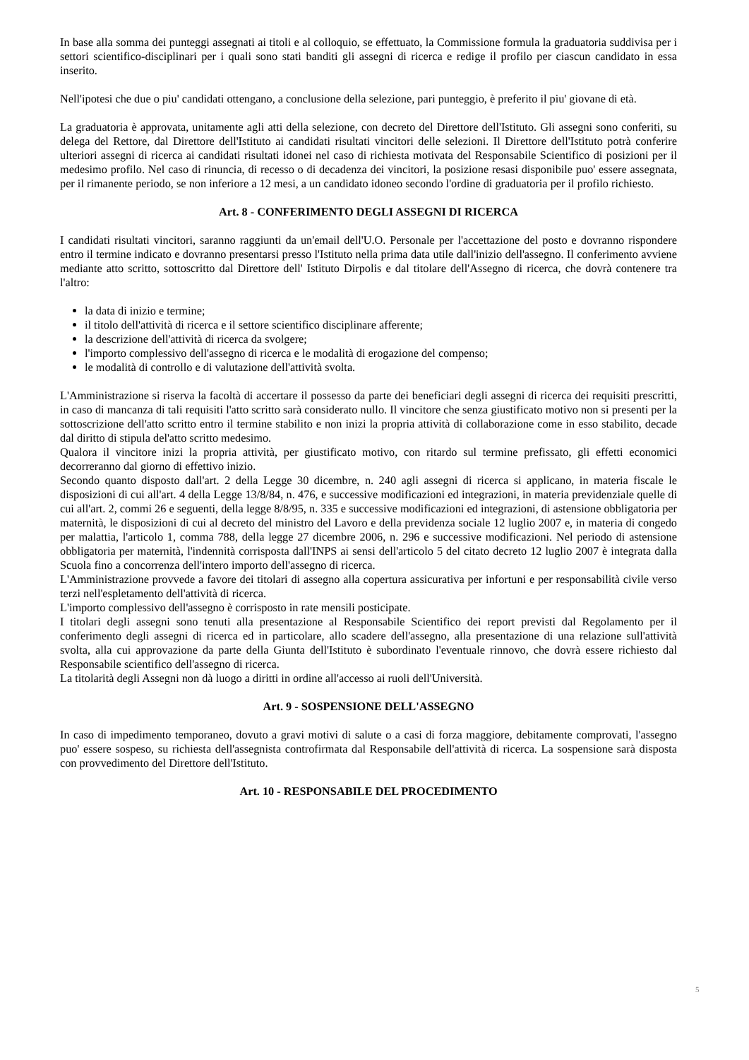In base alla somma dei punteggi assegnati ai titoli e al colloquio, se effettuato, la Commissione formula la graduatoria suddivisa per i settori scientifico-disciplinari per i quali sono stati banditi gli assegni di ricerca e redige il profilo per ciascun candidato in essa inserito.
Nell'ipotesi che due o piu' candidati ottengano, a conclusione della selezione, pari punteggio, è preferito il piu' giovane di età.
La graduatoria è approvata, unitamente agli atti della selezione, con decreto del Direttore dell'Istituto. Gli assegni sono conferiti, su delega del Rettore, dal Direttore dell'Istituto ai candidati risultati vincitori delle selezioni. Il Direttore dell'Istituto potrà conferire ulteriori assegni di ricerca ai candidati risultati idonei nel caso di richiesta motivata del Responsabile Scientifico di posizioni per il medesimo profilo. Nel caso di rinuncia, di recesso o di decadenza dei vincitori, la posizione resasi disponibile puo' essere assegnata, per il rimanente periodo, se non inferiore a 12 mesi, a un candidato idoneo secondo l'ordine di graduatoria per il profilo richiesto.
Art. 8 - CONFERIMENTO DEGLI ASSEGNI DI RICERCA
I candidati risultati vincitori, saranno raggiunti da un'email dell'U.O. Personale per l'accettazione del posto e dovranno rispondere entro il termine indicato e dovranno presentarsi presso l'Istituto nella prima data utile dall'inizio dell'assegno. Il conferimento avviene mediante atto scritto, sottoscritto dal Direttore dell' Istituto Dirpolis e dal titolare dell'Assegno di ricerca, che dovrà contenere tra l'altro:
la data di inizio e termine;
il titolo dell'attività di ricerca e il settore scientifico disciplinare afferente;
la descrizione dell'attività di ricerca da svolgere;
l'importo complessivo dell'assegno di ricerca e le modalità di erogazione del compenso;
le modalità di controllo e di valutazione dell'attività svolta.
L'Amministrazione si riserva la facoltà di accertare il possesso da parte dei beneficiari degli assegni di ricerca dei requisiti prescritti, in caso di mancanza di tali requisiti l'atto scritto sarà considerato nullo. Il vincitore che senza giustificato motivo non si presenti per la sottoscrizione dell'atto scritto entro il termine stabilito e non inizi la propria attività di collaborazione come in esso stabilito, decade dal diritto di stipula del'atto scritto medesimo.
Qualora il vincitore inizi la propria attività, per giustificato motivo, con ritardo sul termine prefissato, gli effetti economici decorreranno dal giorno di effettivo inizio.
Secondo quanto disposto dall'art. 2 della Legge 30 dicembre, n. 240 agli assegni di ricerca si applicano, in materia fiscale le disposizioni di cui all'art. 4 della Legge 13/8/84, n. 476, e successive modificazioni ed integrazioni, in materia previdenziale quelle di cui all'art. 2, commi 26 e seguenti, della legge 8/8/95, n. 335 e successive modificazioni ed integrazioni, di astensione obbligatoria per maternità, le disposizioni di cui al decreto del ministro del Lavoro e della previdenza sociale 12 luglio 2007 e, in materia di congedo per malattia, l'articolo 1, comma 788, della legge 27 dicembre 2006, n. 296 e successive modificazioni. Nel periodo di astensione obbligatoria per maternità, l'indennità corrisposta dall'INPS ai sensi dell'articolo 5 del citato decreto 12 luglio 2007 è integrata dalla Scuola fino a concorrenza dell'intero importo dell'assegno di ricerca.
L'Amministrazione provvede a favore dei titolari di assegno alla copertura assicurativa per infortuni e per responsabilità civile verso terzi nell'espletamento dell'attività di ricerca.
L'importo complessivo dell'assegno è corrisposto in rate mensili posticipate.
I titolari degli assegni sono tenuti alla presentazione al Responsabile Scientifico dei report previsti dal Regolamento per il conferimento degli assegni di ricerca ed in particolare, allo scadere dell'assegno, alla presentazione di una relazione sull'attività svolta, alla cui approvazione da parte della Giunta dell'Istituto è subordinato l'eventuale rinnovo, che dovrà essere richiesto dal Responsabile scientifico dell'assegno di ricerca.
La titolarità degli Assegni non dà luogo a diritti in ordine all'accesso ai ruoli dell'Università.
Art. 9 - SOSPENSIONE DELL'ASSEGNO
In caso di impedimento temporaneo, dovuto a gravi motivi di salute o a casi di forza maggiore, debitamente comprovati, l'assegno puo' essere sospeso, su richiesta dell'assegnista controfirmata dal Responsabile dell'attività di ricerca. La sospensione sarà disposta con provvedimento del Direttore dell'Istituto.
Art. 10 - RESPONSABILE DEL PROCEDIMENTO
5